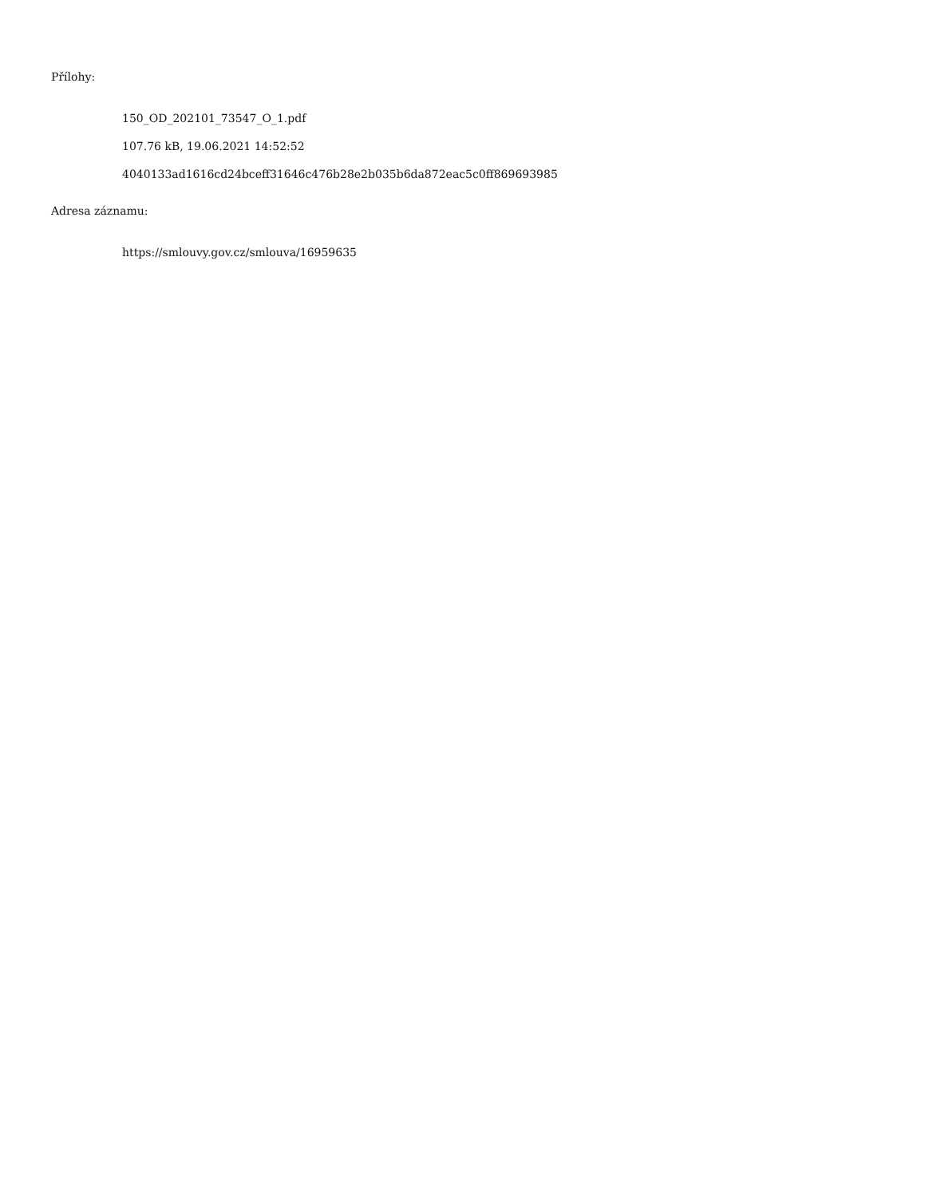Přílohy:
150_OD_202101_73547_O_1.pdf
107.76 kB, 19.06.2021 14:52:52
4040133ad1616cd24bceff31646c476b28e2b035b6da872eac5c0ff869693985
Adresa záznamu:
https://smlouvy.gov.cz/smlouva/16959635